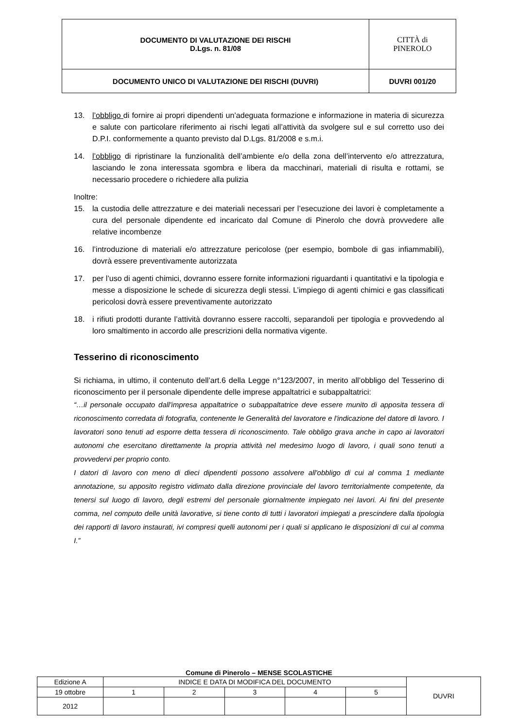| DOCUMENTO DI VALUTAZIONE DEI RISCHI D.Lgs. n. 81/08 | CITTÀ di PINEROLO |
| DOCUMENTO UNICO DI VALUTAZIONE DEI RISCHI (DUVRI) | DUVRI 001/20 |
13. l’obbligo di fornire ai propri dipendenti un’adeguata formazione e informazione in materia di sicurezza e salute con particolare riferimento ai rischi legati all’attività da svolgere sul e sul corretto uso dei D.P.I. conformemente a quanto previsto dal D.Lgs. 81/2008 e s.m.i.
14. l’obbligo di ripristinare la funzionalità dell’ambiente e/o della zona dell’intervento e/o attrezzatura, lasciando le zona interessata sgombra e libera da macchinari, materiali di risulta e rottami, se necessario procedere o richiedere alla pulizia
Inoltre:
15. la custodia delle attrezzature e dei materiali necessari per l’esecuzione dei lavori è completamente a cura del personale dipendente ed incaricato dal Comune di Pinerolo che dovrà provvedere alle relative incombenze
16. l’introduzione di materiali e/o attrezzature pericolose (per esempio, bombole di gas infiammabili), dovrà essere preventivamente autorizzata
17. per l’uso di agenti chimici, dovranno essere fornite informazioni riguardanti i quantitativi e la tipologia e messe a disposizione le schede di sicurezza degli stessi. L’impiego di agenti chimici e gas classificati pericolosi dovrà essere preventivamente autorizzato
18. i rifiuti prodotti durante l’attività dovranno essere raccolti, separandoli per tipologia e provvedendo al loro smaltimento in accordo alle prescrizioni della normativa vigente.
Tesserino di riconoscimento
Si richiama, in ultimo, il contenuto dell’art.6 della Legge n°123/2007, in merito all’obbligo del Tesserino di riconoscimento per il personale dipendente delle imprese appaltatrici e subappaltatrici:
“…il personale occupato dall'impresa appaltatrice o subappaltatrice deve essere munito di apposita tessera di riconoscimento corredata di fotografia, contenente le Generalità del lavoratore e l'indicazione del datore di lavoro. I lavoratori sono tenuti ad esporre detta tessera di riconoscimento. Tale obbligo grava anche in capo ai lavoratori autonomi che esercitano direttamente la propria attività nel medesimo luogo di lavoro, i quali sono tenuti a provvedervi per proprio conto.
I datori di lavoro con meno di dieci dipendenti possono assolvere all'obbligo di cui al comma 1 mediante annotazione, su apposito registro vidimato dalla direzione provinciale del lavoro territorialmente competente, da tenersi sul luogo di lavoro, degli estremi del personale giornalmente impiegato nei lavori. Ai fini del presente comma, nel computo delle unità lavorative, si tiene conto di tutti i lavoratori impiegati a prescindere dalla tipologia dei rapporti di lavoro instaurati, ivi compresi quelli autonomi per i quali si applicano le disposizioni di cui al comma I.”
Comune di Pinerolo – MENSE SCOLASTICHE
| Edizione A | INDICE E DATA DI MODIFICA DEL DOCUMENTO | | | | | DUVRI |
| 19 ottobre | 1 | 2 | 3 | 4 | 5 | |
| 2012 | | | | | | |